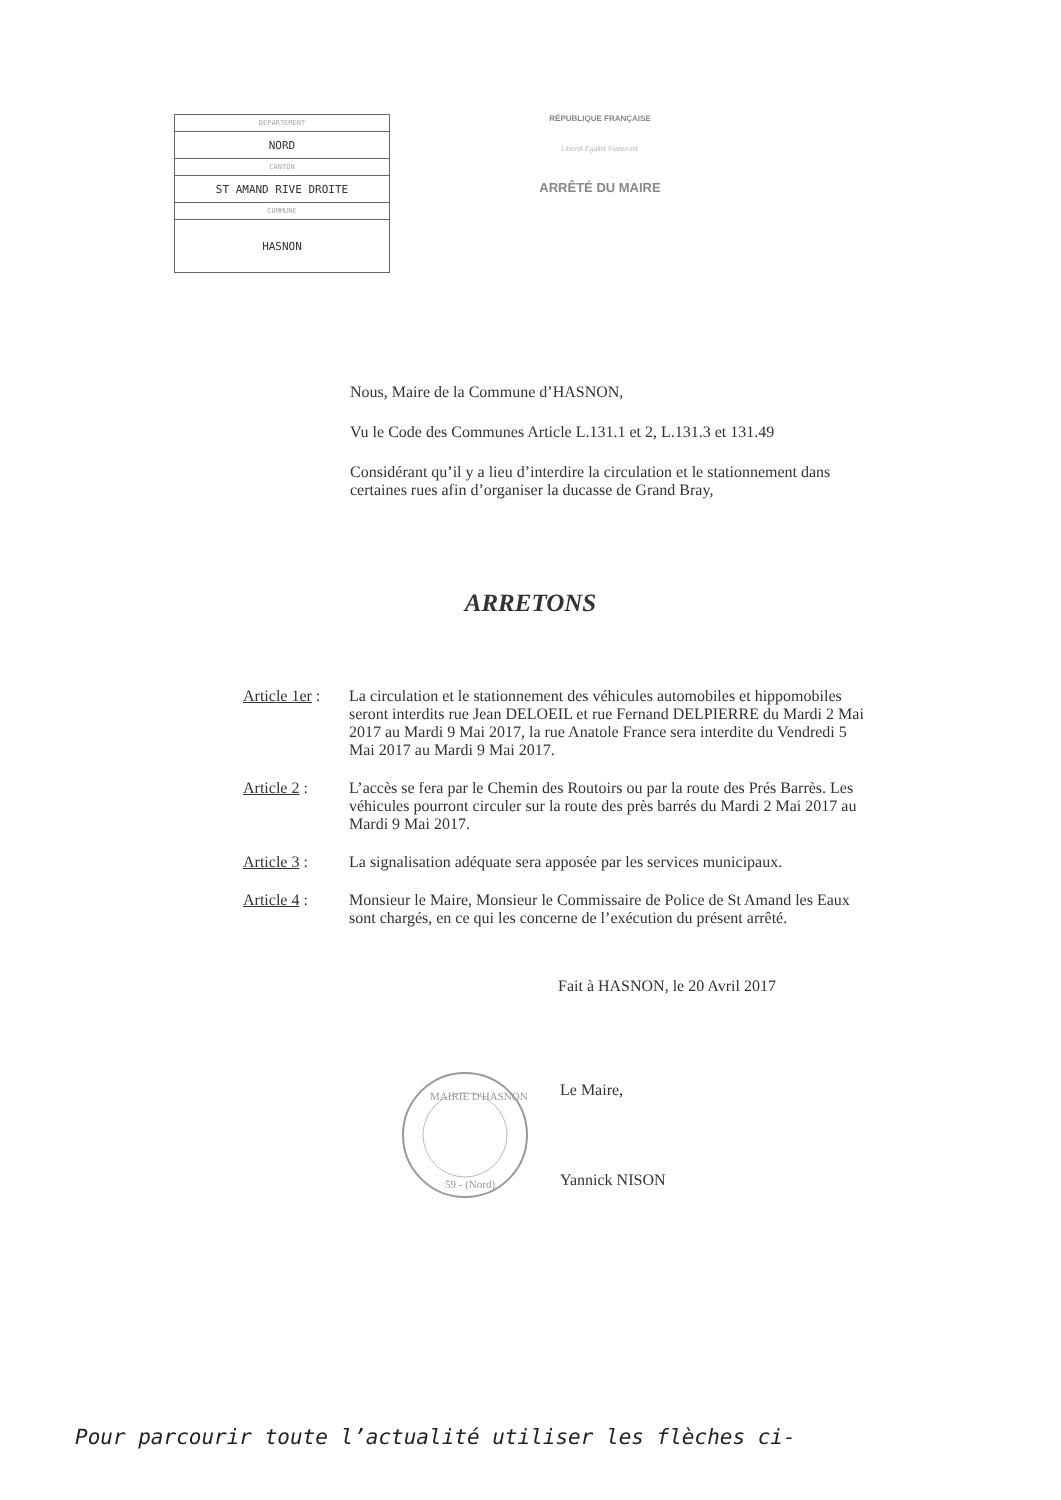| DEPARTEMENT |
| NORD |
| CANTON |
| ST AMAND RIVE DROITE |
| COMMUNE |
| HASNON |
RÉPUBLIQUE FRANÇAISE
Liberté Égalité Fraternité
ARRÊTÉ DU MAIRE
Nous, Maire de la Commune d’HASNON,
Vu le Code des Communes Article L.131.1 et 2, L.131.3 et 131.49
Considérant qu’il y a lieu d’interdire la circulation et le stationnement dans certaines rues afin d’organiser la ducasse de Grand Bray,
ARRETONS
Article 1er : La circulation et le stationnement des véhicules automobiles et hippomobiles seront interdits rue Jean DELOEIL et rue Fernand DELPIERRE du Mardi 2 Mai 2017 au Mardi 9 Mai 2017, la rue Anatole France sera interdite du Vendredi 5 Mai 2017 au Mardi 9 Mai 2017.
Article 2 : L’accès se fera par le Chemin des Routoirs ou par la route des Prés Barrès. Les véhicules pourront circuler sur la route des près barrés du Mardi 2 Mai 2017 au Mardi 9 Mai 2017.
Article 3 : La signalisation adéquate sera apposée par les services municipaux.
Article 4 : Monsieur le Maire, Monsieur le Commissaire de Police de St Amand les Eaux sont chargés, en ce qui les concerne de l’exécution du présent arrêté.
Fait à HASNON, le 20 Avril 2017
MAIRIE D'HASNON
59 - (Nord)
Le Maire,
Yannick NISON
Pour parcourir toute l’actualité utiliser les flèches ci-